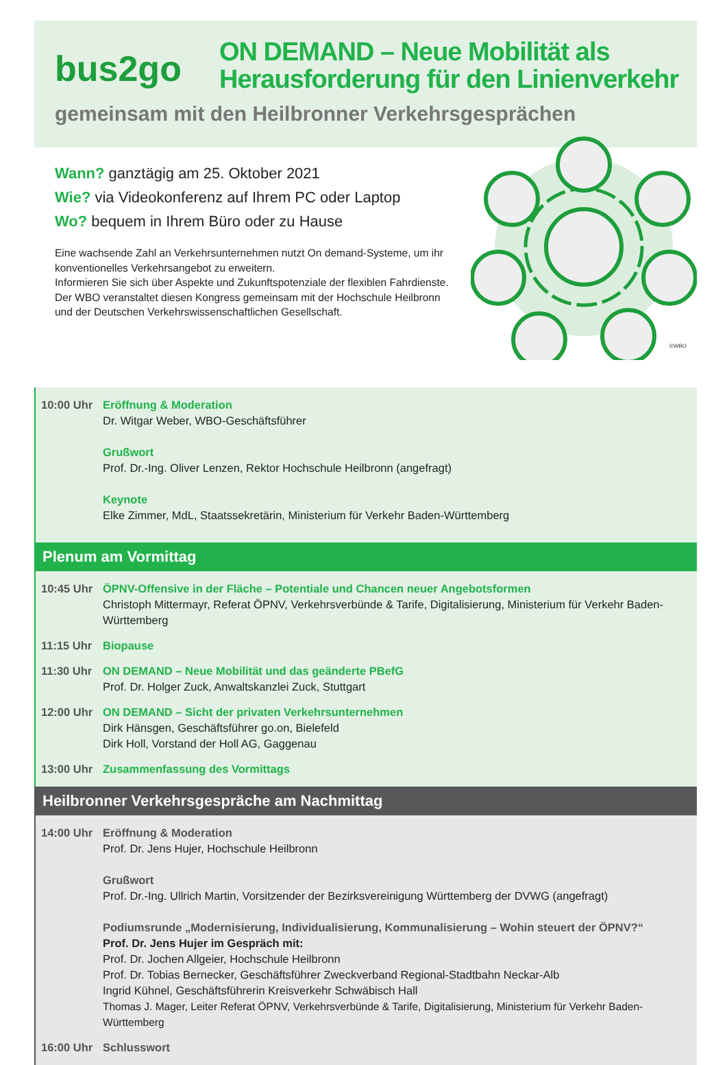bus2go
ON DEMAND – Neue Mobilität als
Herausforderung für den Linienverkehr
gemeinsam mit den Heilbronner Verkehrsgesprächen
©WBO
Wann? ganztägig am 25. Oktober 2021
Wie? via Videokonferenz auf Ihrem PC oder Laptop
Wo? bequem in Ihrem Büro oder zu Hause
Eine wachsende Zahl an Verkehrsunternehmen nutzt On demand-Systeme, um ihr konventionelles Verkehrsangebot zu erweitern.
Informieren Sie sich über Aspekte und Zukunftspotenziale der flexiblen Fahr­dienste. Der WBO veranstaltet diesen Kongress gemeinsam mit der Hochschule Heilbronn und der Deutschen Verkehrswissenschaftlichen Gesellschaft.
10:00 Uhr Eröffnung & Moderation
Dr. Witgar Weber, WBO-Geschäftsführer
Grußwort
Prof. Dr.-Ing. Oliver Lenzen, Rektor Hochschule Heilbronn (angefragt)
Keynote
Elke Zimmer, MdL, Staatssekretärin, Ministerium für Verkehr Baden-Württemberg
Plenum am Vormittag
10:45 Uhr ÖPNV-Offensive in der Fläche – Potentiale und Chancen neuer Angebotsformen
Christoph Mittermayr, Referat ÖPNV, Verkehrsverbünde & Tarife, Digitalisierung, Ministerium für Verkehr Baden-Württemberg
11:15 Uhr Biopause
11:30 Uhr ON DEMAND – Neue Mobilität und das geänderte PBefG
Prof. Dr. Holger Zuck, Anwaltskanzlei Zuck, Stuttgart
12:00 Uhr ON DEMAND – Sicht der privaten Verkehrsunternehmen
Dirk Hänsgen, Geschäftsführer go.on, Bielefeld
Dirk Holl, Vorstand der Holl AG, Gaggenau
13:00 Uhr Zusammenfassung des Vormittags
Heilbronner Verkehrsgespräche am Nachmittag
14:00 Uhr Eröffnung & Moderation
Prof. Dr. Jens Hujer, Hochschule Heilbronn
Grußwort
Prof. Dr.-Ing. Ullrich Martin, Vorsitzender der Bezirksvereinigung Württemberg der DVWG (angefragt)
Podiumsrunde „Modernisierung, Individualisierung, Kommunalisierung – Wohin steuert der ÖPNV?“
Prof. Dr. Jens Hujer im Gespräch mit:
Prof. Dr. Jochen Allgeier, Hochschule Heilbronn
Prof. Dr. Tobias Bernecker, Geschäftsführer Zweckverband Regional-Stadtbahn Neckar-Alb
Ingrid Kühnel, Geschäftsführerin Kreisverkehr Schwäbisch Hall
Thomas J. Mager, Leiter Referat ÖPNV, Verkehrsverbünde & Tarife, Digitalisierung, Ministerium für Verkehr Baden-Württemberg
16:00 Uhr Schlusswort